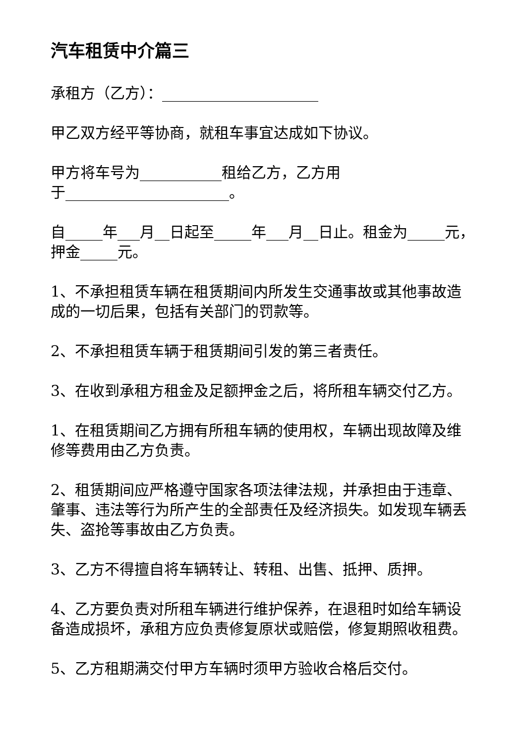汽车租赁中介篇三
承租方（乙方）：_____________________
甲乙双方经平等协商，就租车事宜达成如下协议。
甲方将车号为___________租给乙方，乙方用
于______________________。
自_____年___月__日起至_____年___月__日止。租金为_____元，押金_____元。
1、不承担租赁车辆在租赁期间内所发生交通事故或其他事故造成的一切后果，包括有关部门的罚款等。
2、不承担租赁车辆于租赁期间引发的第三者责任。
3、在收到承租方租金及足额押金之后，将所租车辆交付乙方。
1、在租赁期间乙方拥有所租车辆的使用权，车辆出现故障及维修等费用由乙方负责。
2、租赁期间应严格遵守国家各项法律法规，并承担由于违章、肇事、违法等行为所产生的全部责任及经济损失。如发现车辆丢失、盗抢等事故由乙方负责。
3、乙方不得擅自将车辆转让、转租、出售、抵押、质押。
4、乙方要负责对所租车辆进行维护保养，在退租时如给车辆设备造成损坏，承租方应负责修复原状或赔偿，修复期照收租费。
5、乙方租期满交付甲方车辆时须甲方验收合格后交付。